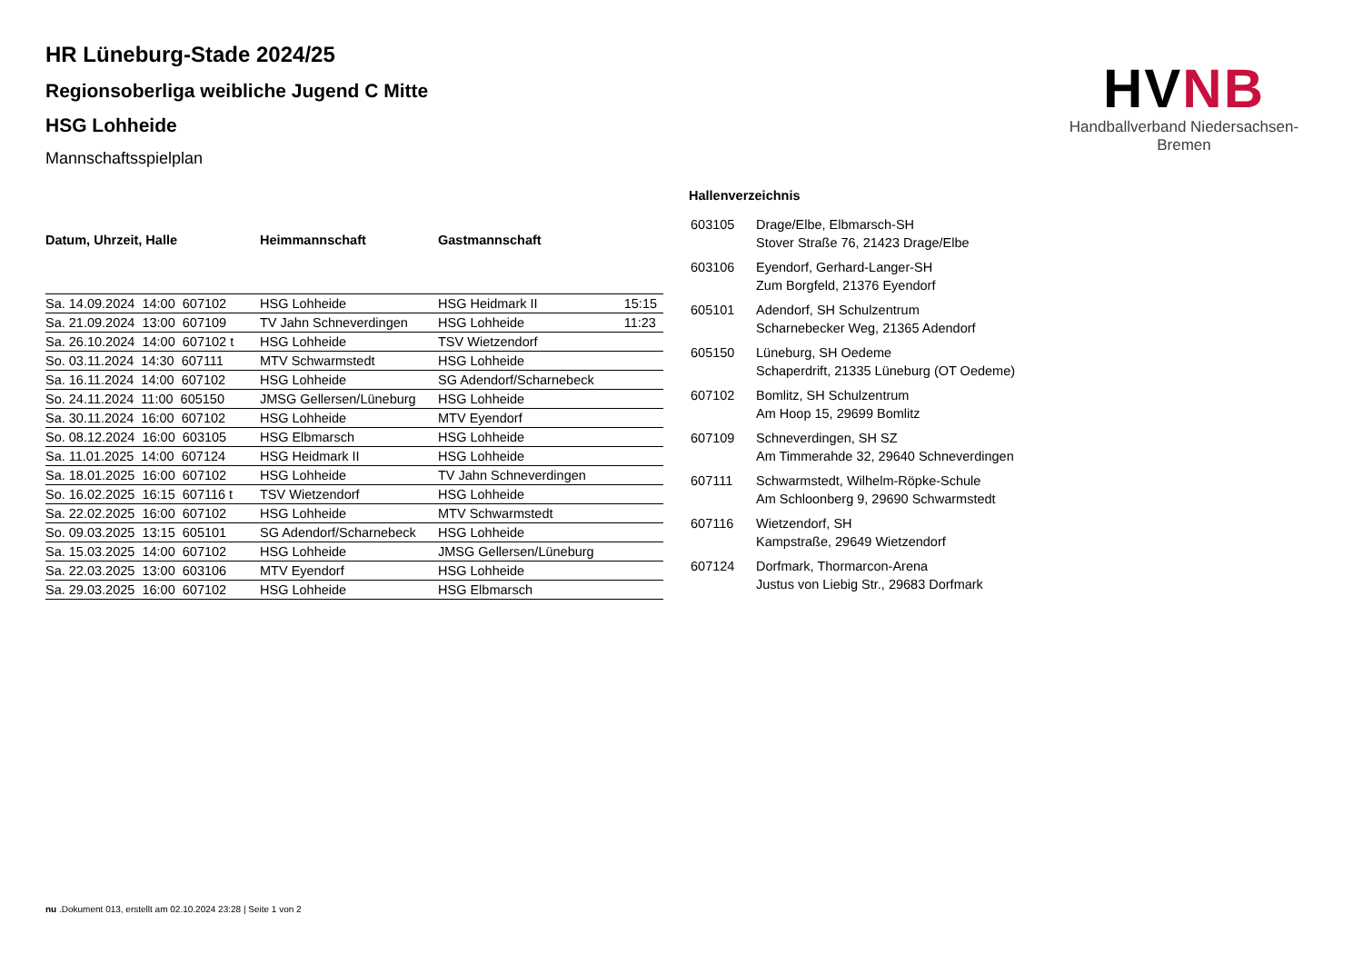HVNB
Handballverband Niedersachsen-Bremen
HR Lüneburg-Stade 2024/25
Regionsoberliga weibliche Jugend C Mitte
HSG Lohheide
Mannschaftsspielplan
| Datum, Uhrzeit, Halle | Heimmannschaft | Gastmannschaft | |
| --- | --- | --- | --- |
| Sa. 14.09.2024 14:00 607102 | HSG Lohheide | HSG Heidmark II | 15:15 |
| Sa. 21.09.2024 13:00 607109 | TV Jahn Schneverdingen | HSG Lohheide | 11:23 |
| Sa. 26.10.2024 14:00 607102 t | HSG Lohheide | TSV Wietzendorf | |
| So. 03.11.2024 14:30 607111 | MTV Schwarmstedt | HSG Lohheide | |
| Sa. 16.11.2024 14:00 607102 | HSG Lohheide | SG Adendorf/Scharnebeck | |
| So. 24.11.2024 11:00 605150 | JMSG Gellersen/Lüneburg | HSG Lohheide | |
| Sa. 30.11.2024 16:00 607102 | HSG Lohheide | MTV Eyendorf | |
| So. 08.12.2024 16:00 603105 | HSG Elbmarsch | HSG Lohheide | |
| Sa. 11.01.2025 14:00 607124 | HSG Heidmark II | HSG Lohheide | |
| Sa. 18.01.2025 16:00 607102 | HSG Lohheide | TV Jahn Schneverdingen | |
| So. 16.02.2025 16:15 607116 t | TSV Wietzendorf | HSG Lohheide | |
| Sa. 22.02.2025 16:00 607102 | HSG Lohheide | MTV Schwarmstedt | |
| So. 09.03.2025 13:15 605101 | SG Adendorf/Scharnebeck | HSG Lohheide | |
| Sa. 15.03.2025 14:00 607102 | HSG Lohheide | JMSG Gellersen/Lüneburg | |
| Sa. 22.03.2025 13:00 603106 | MTV Eyendorf | HSG Lohheide | |
| Sa. 29.03.2025 16:00 607102 | HSG Lohheide | HSG Elbmarsch | |
Hallenverzeichnis
| 603105 | Drage/Elbe, Elbmarsch-SH Stover Straße 76, 21423 Drage/Elbe |
| 603106 | Eyendorf, Gerhard-Langer-SH Zum Borgfeld, 21376 Eyendorf |
| 605101 | Adendorf, SH Schulzentrum Scharnebecker Weg, 21365 Adendorf |
| 605150 | Lüneburg, SH Oedeme Schaperdrift, 21335 Lüneburg (OT Oedeme) |
| 607102 | Bomlitz, SH Schulzentrum Am Hoop 15, 29699 Bomlitz |
| 607109 | Schneverdingen, SH SZ Am Timmerahde 32, 29640 Schneverdingen |
| 607111 | Schwarmstedt, Wilhelm-Röpke-Schule Am Schloonberg 9, 29690 Schwarmstedt |
| 607116 | Wietzendorf, SH Kampstraße, 29649 Wietzendorf |
| 607124 | Dorfmark, Thormarcon-Arena Justus von Liebig Str., 29683 Dorfmark |
nu .Dokument 013, erstellt am 02.10.2024 23:28 | Seite 1 von 2